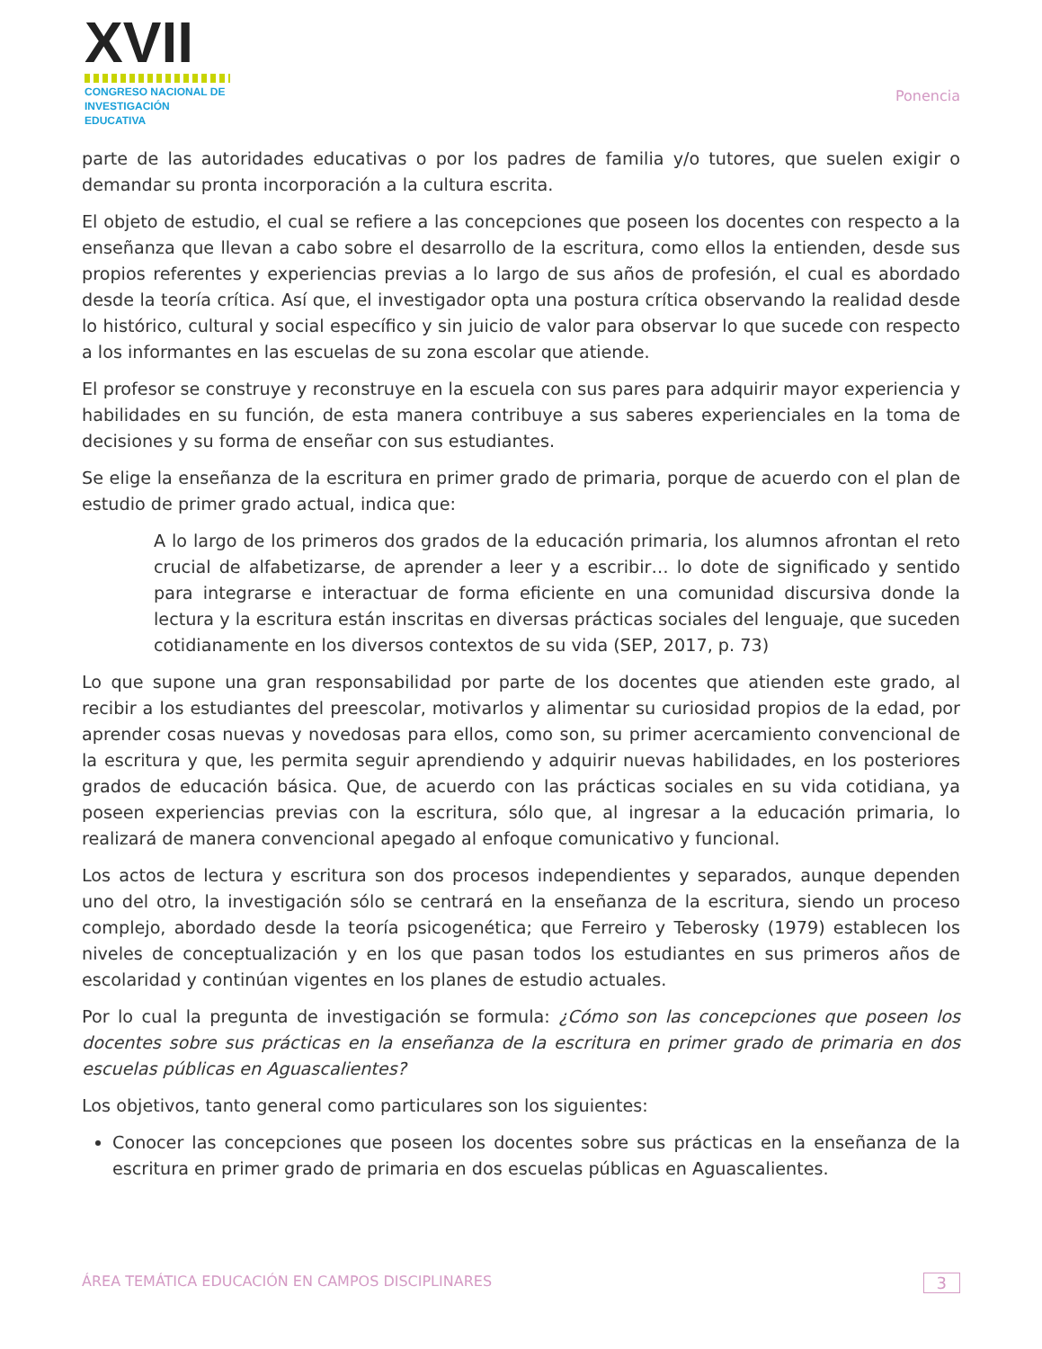XVII
CONGRESO NACIONAL DE
INVESTIGACIÓN EDUCATIVA
Ponencia
parte de las autoridades educativas o por los padres de familia y/o tutores, que suelen exigir o demandar su pronta incorporación a la cultura escrita.
El objeto de estudio, el cual se refiere a las concepciones que poseen los docentes con respecto a la enseñanza que llevan a cabo sobre el desarrollo de la escritura, como ellos la entienden, desde sus propios referentes y experiencias previas a lo largo de sus años de profesión, el cual es abordado desde la teoría crítica. Así que, el investigador opta una postura crítica observando la realidad desde lo histórico, cultural y social específico y sin juicio de valor para observar lo que sucede con respecto a los informantes en las escuelas de su zona escolar que atiende.
El profesor se construye y reconstruye en la escuela con sus pares para adquirir mayor experiencia y habilidades en su función, de esta manera contribuye a sus saberes experienciales en la toma de decisiones y su forma de enseñar con sus estudiantes.
Se elige la enseñanza de la escritura en primer grado de primaria, porque de acuerdo con el plan de estudio de primer grado actual, indica que:
A lo largo de los primeros dos grados de la educación primaria, los alumnos afrontan el reto crucial de alfabetizarse, de aprender a leer y a escribir… lo dote de significado y sentido para integrarse e interactuar de forma eficiente en una comunidad discursiva donde la lectura y la escritura están inscritas en diversas prácticas sociales del lenguaje, que suceden cotidianamente en los diversos contextos de su vida (SEP, 2017, p. 73)
Lo que supone una gran responsabilidad por parte de los docentes que atienden este grado, al recibir a los estudiantes del preescolar, motivarlos y alimentar su curiosidad propios de la edad, por aprender cosas nuevas y novedosas para ellos, como son, su primer acercamiento convencional de la escritura y que, les permita seguir aprendiendo y adquirir nuevas habilidades, en los posteriores grados de educación básica. Que, de acuerdo con las prácticas sociales en su vida cotidiana, ya poseen experiencias previas con la escritura, sólo que, al ingresar a la educación primaria, lo realizará de manera convencional apegado al enfoque comunicativo y funcional.
Los actos de lectura y escritura son dos procesos independientes y separados, aunque dependen uno del otro, la investigación sólo se centrará en la enseñanza de la escritura, siendo un proceso complejo, abordado desde la teoría psicogenética; que Ferreiro y Teberosky (1979) establecen los niveles de conceptualización y en los que pasan todos los estudiantes en sus primeros años de escolaridad y continúan vigentes en los planes de estudio actuales.
Por lo cual la pregunta de investigación se formula: ¿Cómo son las concepciones que poseen los docentes sobre sus prácticas en la enseñanza de la escritura en primer grado de primaria en dos escuelas públicas en Aguascalientes?
Los objetivos, tanto general como particulares son los siguientes:
Conocer las concepciones que poseen los docentes sobre sus prácticas en la enseñanza de la escritura en primer grado de primaria en dos escuelas públicas en Aguascalientes.
ÁREA TEMÁTICA EDUCACIÓN EN CAMPOS DISCIPLINARES 3